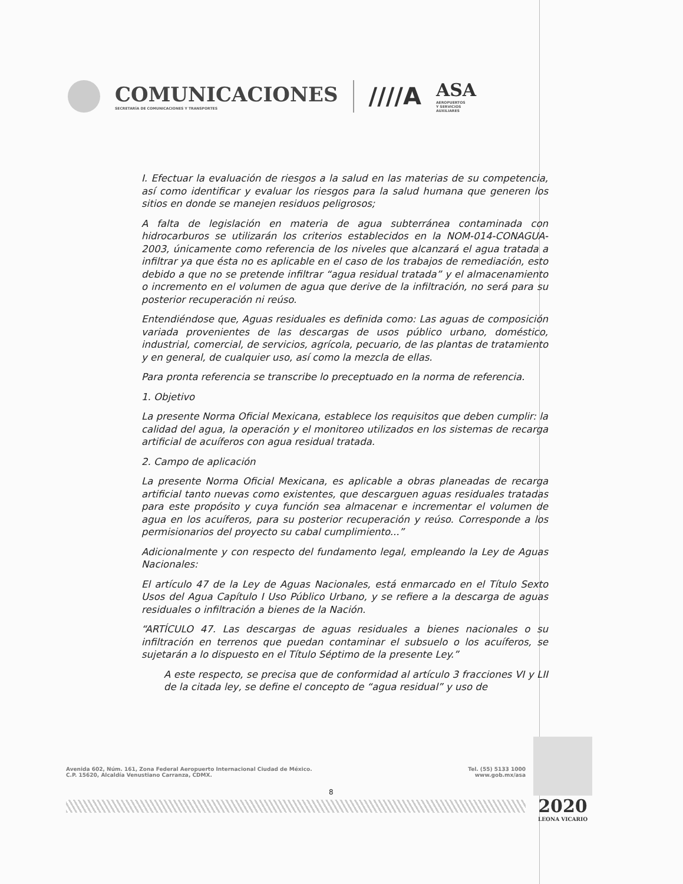COMUNICACIONES
SECRETARÍA DE COMUNICACIONES Y TRANSPORTES
////A
ASA
AEROPUERTOS
Y SERVICIOS
AUXILIARES
I. Efectuar la evaluación de riesgos a la salud en las materias de su competencia, así como identificar y evaluar los riesgos para la salud humana que generen los sitios en donde se manejen residuos peligrosos;
A falta de legislación en materia de agua subterránea contaminada con hidrocarburos se utilizarán los criterios establecidos en la NOM-014-CONAGUA-2003, únicamente como referencia de los niveles que alcanzará el agua tratada a infiltrar ya que ésta no es aplicable en el caso de los trabajos de remediación, esto debido a que no se pretende infiltrar “agua residual tratada” y el almacenamiento o incremento en el volumen de agua que derive de la infiltración, no será para su posterior recuperación ni reúso.
Entendiéndose que, Aguas residuales es definida como: Las aguas de composición variada provenientes de las descargas de usos público urbano, doméstico, industrial, comercial, de servicios, agrícola, pecuario, de las plantas de tratamiento y en general, de cualquier uso, así como la mezcla de ellas.
Para pronta referencia se transcribe lo preceptuado en la norma de referencia.
1. Objetivo
La presente Norma Oficial Mexicana, establece los requisitos que deben cumplir: la calidad del agua, la operación y el monitoreo utilizados en los sistemas de recarga artificial de acuíferos con agua residual tratada.
2. Campo de aplicación
La presente Norma Oficial Mexicana, es aplicable a obras planeadas de recarga artificial tanto nuevas como existentes, que descarguen aguas residuales tratadas para este propósito y cuya función sea almacenar e incrementar el volumen de agua en los acuíferos, para su posterior recuperación y reúso. Corresponde a los permisionarios del proyecto su cabal cumplimiento...”
Adicionalmente y con respecto del fundamento legal, empleando la Ley de Aguas Nacionales:
El artículo 47 de la Ley de Aguas Nacionales, está enmarcado en el Título Sexto Usos del Agua Capítulo I Uso Público Urbano, y se refiere a la descarga de aguas residuales o infiltración a bienes de la Nación.
“ARTÍCULO 47. Las descargas de aguas residuales a bienes nacionales o su infiltración en terrenos que puedan contaminar el subsuelo o los acuíferos, se sujetarán a lo dispuesto en el Título Séptimo de la presente Ley.”
A este respecto, se precisa que de conformidad al artículo 3 fracciones VI y LII de la citada ley, se define el concepto de “agua residual” y uso de
Avenida 602, Núm. 161, Zona Federal Aeropuerto Internacional Ciudad de México.
C.P. 15620, Alcaldía Venustiano Carranza, CDMX.
Tel. (55) 5133 1000
www.gob.mx/asa
8
2020
LEONA VICARIO